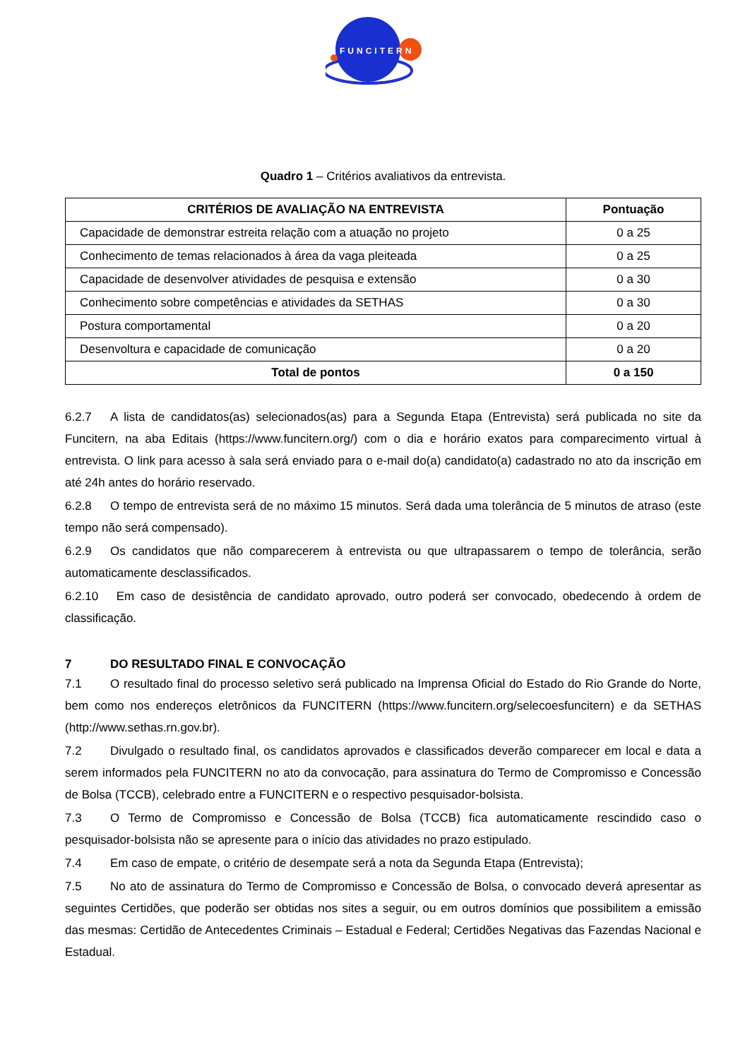FUNCITERN
Quadro 1 – Critérios avaliativos da entrevista.
| CRITÉRIOS DE AVALIAÇÃO NA ENTREVISTA | Pontuação |
| --- | --- |
| Capacidade de demonstrar estreita relação com a atuação no projeto | 0 a 25 |
| Conhecimento de temas relacionados à área da vaga pleiteada | 0 a 25 |
| Capacidade de desenvolver atividades de pesquisa e extensão | 0 a 30 |
| Conhecimento sobre competências e atividades da SETHAS | 0 a 30 |
| Postura comportamental | 0 a 20 |
| Desenvoltura e capacidade de comunicação | 0 a 20 |
| Total de pontos | 0 a 150 |
6.2.7 A lista de candidatos(as) selecionados(as) para a Segunda Etapa (Entrevista) será publicada no site da Funcitern, na aba Editais (https://www.funcitern.org/) com o dia e horário exatos para comparecimento virtual à entrevista. O link para acesso à sala será enviado para o e-mail do(a) candidato(a) cadastrado no ato da inscrição em até 24h antes do horário reservado.
6.2.8 O tempo de entrevista será de no máximo 15 minutos. Será dada uma tolerância de 5 minutos de atraso (este tempo não será compensado).
6.2.9 Os candidatos que não comparecerem à entrevista ou que ultrapassarem o tempo de tolerância, serão automaticamente desclassificados.
6.2.10 Em caso de desistência de candidato aprovado, outro poderá ser convocado, obedecendo à ordem de classificação.
7 DO RESULTADO FINAL E CONVOCAÇÃO
7.1 O resultado final do processo seletivo será publicado na Imprensa Oficial do Estado do Rio Grande do Norte, bem como nos endereços eletrônicos da FUNCITERN (https://www.funcitern.org/selecoesfuncitern) e da SETHAS (http://www.sethas.rn.gov.br).
7.2 Divulgado o resultado final, os candidatos aprovados e classificados deverão comparecer em local e data a serem informados pela FUNCITERN no ato da convocação, para assinatura do Termo de Compromisso e Concessão de Bolsa (TCCB), celebrado entre a FUNCITERN e o respectivo pesquisador-bolsista.
7.3 O Termo de Compromisso e Concessão de Bolsa (TCCB) fica automaticamente rescindido caso o pesquisador-bolsista não se apresente para o início das atividades no prazo estipulado.
7.4 Em caso de empate, o critério de desempate será a nota da Segunda Etapa (Entrevista);
7.5 No ato de assinatura do Termo de Compromisso e Concessão de Bolsa, o convocado deverá apresentar as seguintes Certidões, que poderão ser obtidas nos sites a seguir, ou em outros domínios que possibilitem a emissão das mesmas: Certidão de Antecedentes Criminais – Estadual e Federal; Certidões Negativas das Fazendas Nacional e Estadual.